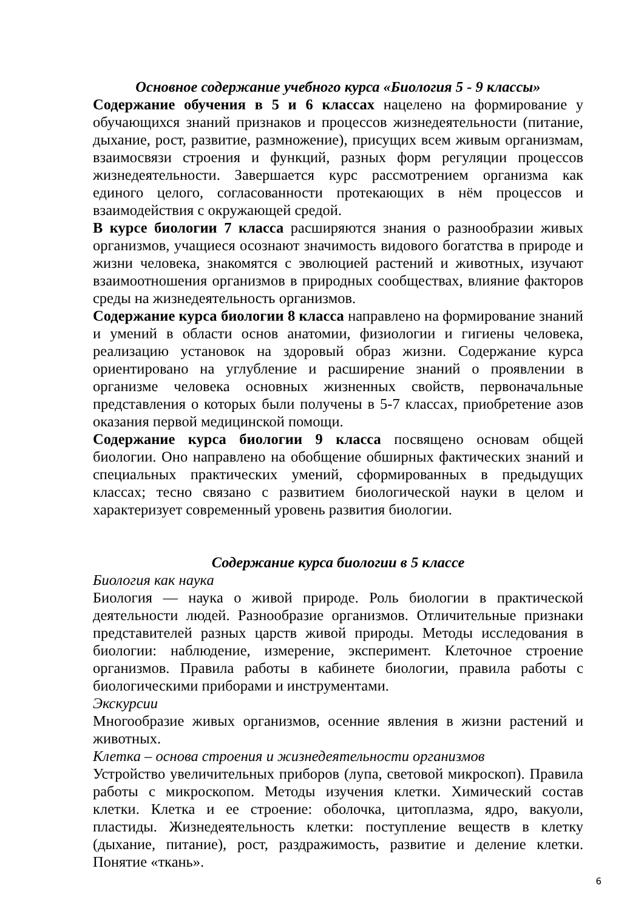Основное содержание учебного курса «Биология 5 - 9 классы»
Содержание обучения в 5 и 6 классах нацелено на формирование у обучающихся знаний признаков и процессов жизнедеятельности (питание, дыхание, рост, развитие, размножение), присущих всем живым организмам, взаимосвязи строения и функций, разных форм регуляции процессов жизнедеятельности. Завершается курс рассмотрением организма как единого целого, согласованности протекающих в нём процессов и взаимодействия с окружающей средой.
В курсе биологии 7 класса расширяются знания о разнообразии живых организмов, учащиеся осознают значимость видового богатства в природе и жизни человека, знакомятся с эволюцией растений и животных, изучают взаимоотношения организмов в природных сообществах, влияние факторов среды на жизнедеятельность организмов.
Содержание курса биологии 8 класса направлено на формирование знаний и умений в области основ анатомии, физиологии и гигиены человека, реализацию установок на здоровый образ жизни. Содержание курса ориентировано на углубление и расширение знаний о проявлении в организме человека основных жизненных свойств, первоначальные представления о которых были получены в 5-7 классах, приобретение азов оказания первой медицинской помощи.
Содержание курса биологии 9 класса посвящено основам общей биологии. Оно направлено на обобщение обширных фактических знаний и специальных практических умений, сформированных в предыдущих классах; тесно связано с развитием биологической науки в целом и характеризует современный уровень развития биологии.
Содержание курса биологии в 5 классе
Биология как наука
Биология — наука о живой природе. Роль биологии в практической деятельности людей. Разнообразие организмов. Отличительные признаки представителей разных царств живой природы. Методы исследования в биологии: наблюдение, измерение, эксперимент. Клеточное строение организмов. Правила работы в кабинете биологии, правила работы с биологическими приборами и инструментами.
Экскурсии
Многообразие живых организмов, осенние явления в жизни растений и животных.
Клетка – основа строения и жизнедеятельности организмов
Устройство увеличительных приборов (лупа, световой микроскоп). Правила работы с микроскопом. Методы изучения клетки. Химический состав клетки. Клетка и ее строение: оболочка, цитоплазма, ядро, вакуоли, пластиды. Жизнедеятельность клетки: поступление веществ в клетку (дыхание, питание), рост, раздражимость, развитие и деление клетки. Понятие «ткань».
6